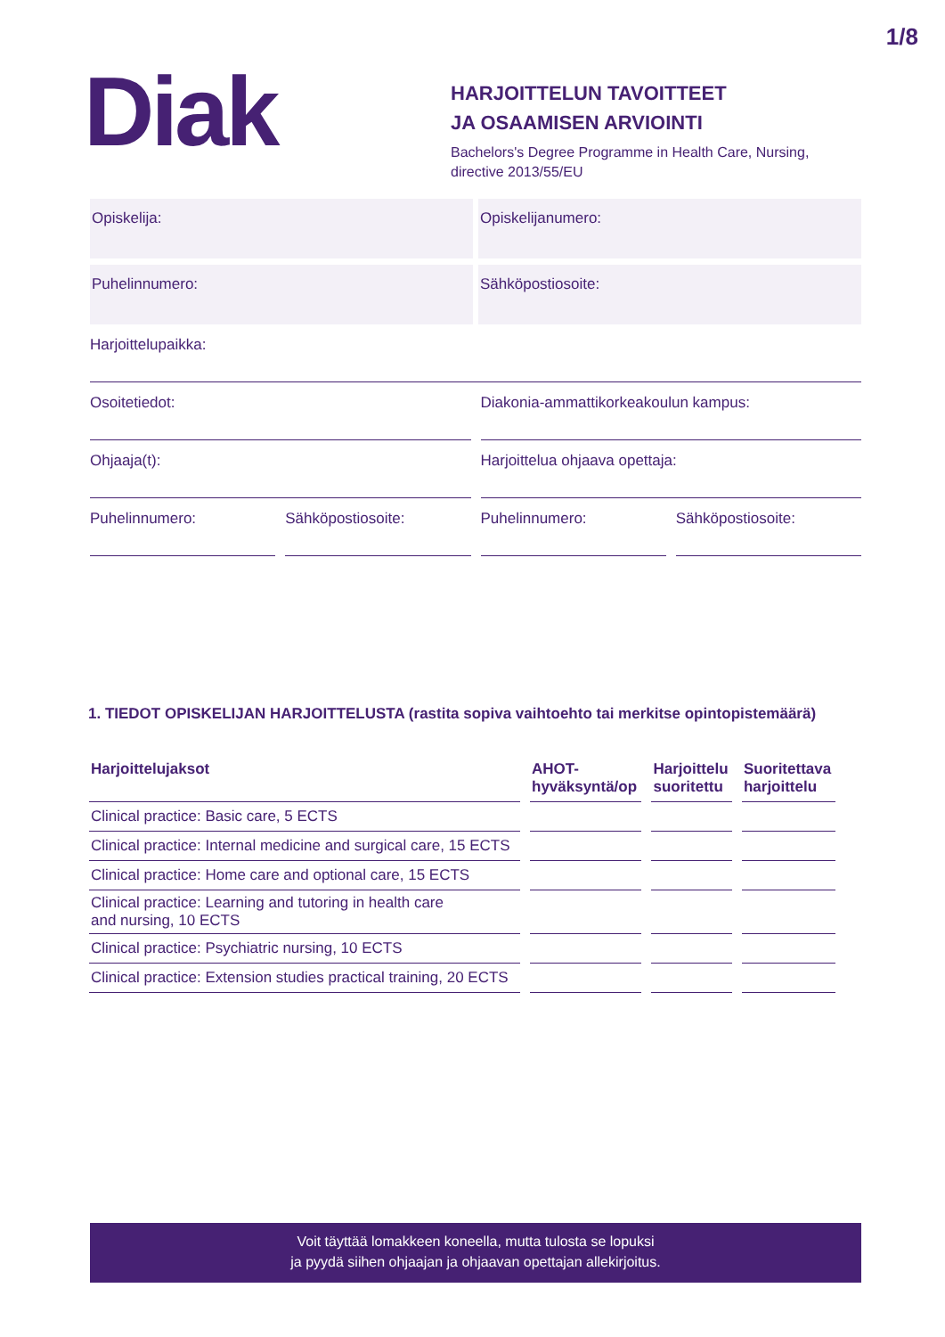1/8
Diak
HARJOITTELUN TAVOITTEET
JA OSAAMISEN ARVIOINTI
Bachelors's Degree Programme in Health Care, Nursing,
directive 2013/55/EU
Opiskelija: Opiskelijanumero:
Puhelinnumero: Sähköpostiosoite:
Harjoittelupaikka:
Osoitetiedot: Diakonia-ammattikorkeakoulun kampus:
Ohjaaja(t): Harjoittelua ohjaava opettaja:
Puhelinnumero: Sähköpostiosoite: Puhelinnumero: Sähköpostiosoite:
1. TIEDOT OPISKELIJAN HARJOITTELUSTA (rastita sopiva vaihtoehto tai merkitse opintopistemäärä)
| Harjoittelujaksot | AHOT- hyväksyntä/op | Harjoittelu suoritettu | Suoritettava harjoittelu |
| --- | --- | --- | --- |
| Clinical practice: Basic care, 5 ECTS | | | |
| Clinical practice: Internal medicine and surgical care, 15 ECTS | | | |
| Clinical practice: Home care and optional care, 15 ECTS | | | |
| Clinical practice: Learning and tutoring in health care and nursing, 10 ECTS | | | |
| Clinical practice: Psychiatric nursing, 10 ECTS | | | |
| Clinical practice: Extension studies practical training, 20 ECTS | | | |
Voit täyttää lomakkeen koneella, mutta tulosta se lopuksi
ja pyydä siihen ohjaajan ja ohjaavan opettajan allekirjoitus.